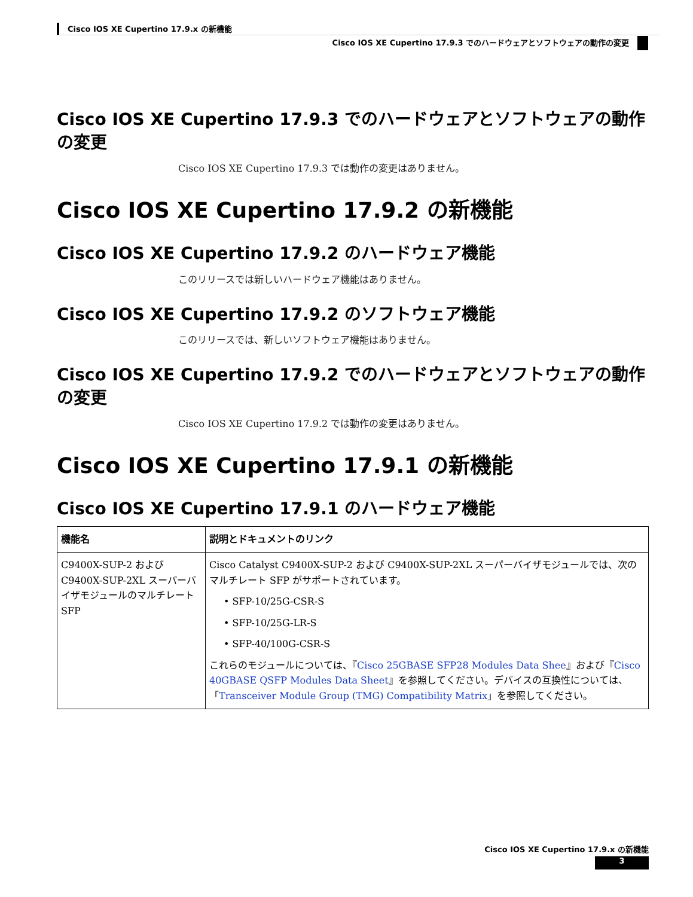Cisco IOS XE Cupertino 17.9.x の新機能
Cisco IOS XE Cupertino 17.9.3 でのハードウェアとソフトウェアの動作の変更
Cisco IOS XE Cupertino 17.9.3 でのハードウェアとソフトウェアの動作の変更
Cisco IOS XE Cupertino 17.9.3 では動作の変更はありません。
Cisco IOS XE Cupertino 17.9.2 の新機能
Cisco IOS XE Cupertino 17.9.2 のハードウェア機能
このリリースでは新しいハードウェア機能はありません。
Cisco IOS XE Cupertino 17.9.2 のソフトウェア機能
このリリースでは、新しいソフトウェア機能はありません。
Cisco IOS XE Cupertino 17.9.2 でのハードウェアとソフトウェアの動作の変更
Cisco IOS XE Cupertino 17.9.2 では動作の変更はありません。
Cisco IOS XE Cupertino 17.9.1 の新機能
Cisco IOS XE Cupertino 17.9.1 のハードウェア機能
| 機能名 | 説明とドキュメントのリンク |
| --- | --- |
| C9400X-SUP-2 および C9400X-SUP-2XL スーパーバイザモジュールのマルチレート SFP | Cisco Catalyst C9400X-SUP-2 および C9400X-SUP-2XL スーパーバイザモジュールでは、次のマルチレート SFP がサポートされています。 • SFP-10/25G-CSR-S • SFP-10/25G-LR-S • SFP-40/100G-CSR-S これらのモジュールについては、『 Cisco 25GBASE SFP28 Modules Data Shee 』および『 Cisco 40GBASE QSFP Modules Data Sheet 』を参照してください。デバイスの互換性については、「 Transceiver Module Group (TMG) Compatibility Matrix 」を参照してください。 |
Cisco IOS XE Cupertino 17.9.x の新機能
3